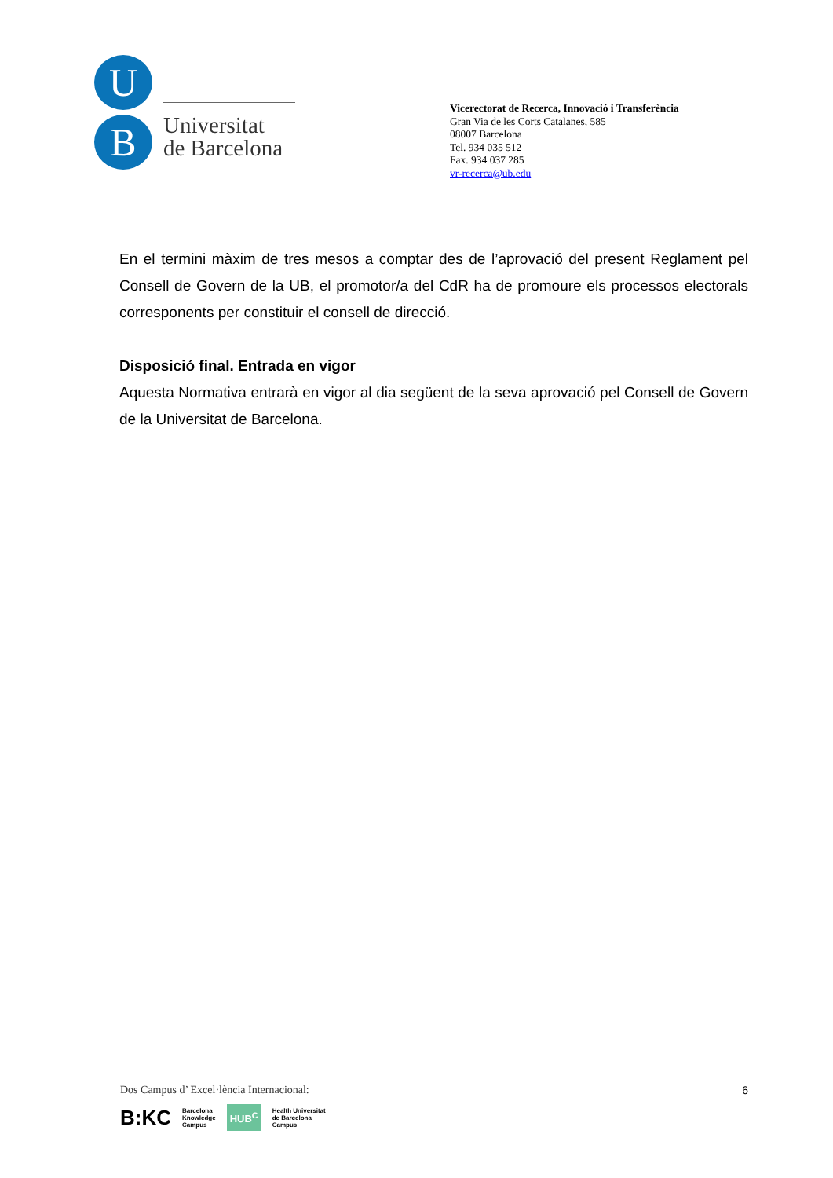U
B
Universitat
de Barcelona
Vicerectorat de Recerca, Innovació i Transferència
Gran Via de les Corts Catalanes, 585
08007 Barcelona
Tel. 934 035 512
Fax. 934 037 285
vr-recerca@ub.edu
En el termini màxim de tres mesos a comptar des de l’aprovació del present Reglament pel Consell de Govern de la UB, el promotor/a del CdR ha de promoure els processos electorals corresponents per constituir el consell de direcció.
Disposició final. Entrada en vigor
Aquesta Normativa entrarà en vigor al dia següent de la seva aprovació pel Consell de Govern de la Universitat de Barcelona.
Dos Campus d’ Excel·lència Internacional:
B:KC Barcelona
Knowledge
Campus HUB<sup>C</sup> Health Universitat
de Barcelona
Campus
6